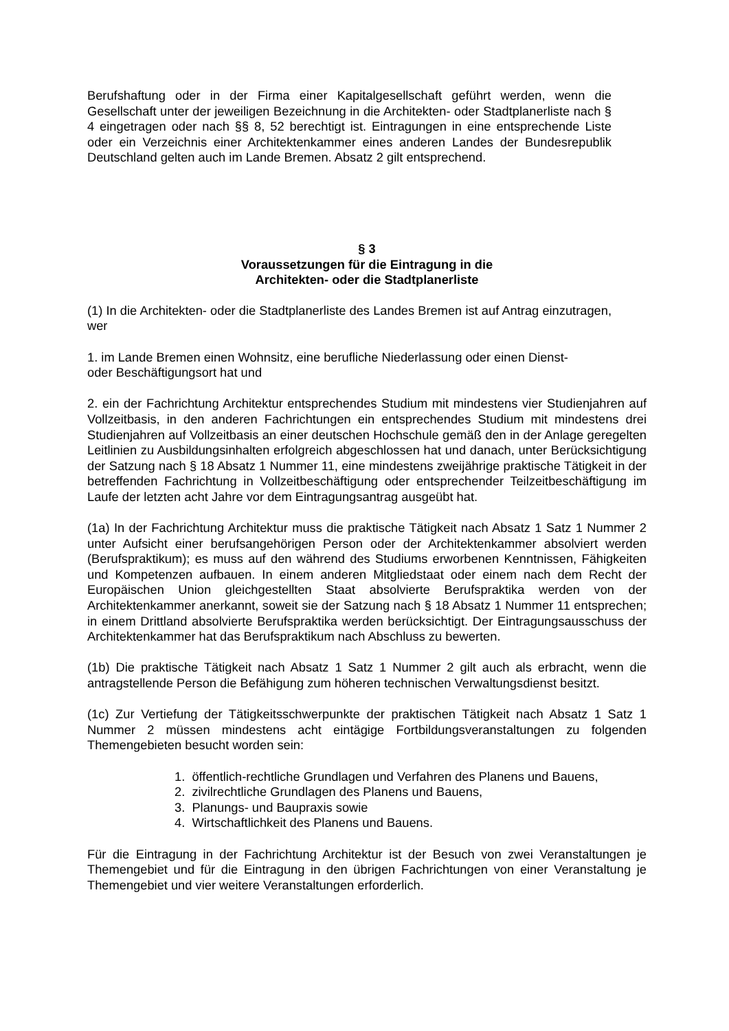Berufshaftung oder in der Firma einer Kapitalgesellschaft geführt werden, wenn die Gesellschaft unter der jeweiligen Bezeichnung in die Architekten- oder Stadtplanerliste nach § 4 eingetragen oder nach §§ 8, 52 berechtigt ist. Eintragungen in eine entsprechende Liste oder ein Verzeichnis einer Architektenkammer eines anderen Landes der Bundesrepublik Deutschland gelten auch im Lande Bremen. Absatz 2 gilt entsprechend.
§ 3
Voraussetzungen für die Eintragung in die
Architekten- oder die Stadtplanerliste
(1) In die Architekten- oder die Stadtplanerliste des Landes Bremen ist auf Antrag einzutragen, wer
1. im Lande Bremen einen Wohnsitz, eine berufliche Niederlassung oder einen Dienst-
oder Beschäftigungsort hat und
2. ein der Fachrichtung Architektur entsprechendes Studium mit mindestens vier Studienjahren auf Vollzeitbasis, in den anderen Fachrichtungen ein entsprechendes Studium mit mindestens drei Studienjahren auf Vollzeitbasis an einer deutschen Hochschule gemäß den in der Anlage geregelten Leitlinien zu Ausbildungsinhalten erfolgreich abgeschlossen hat und danach, unter Berücksichtigung der Satzung nach § 18 Absatz 1 Nummer 11, eine mindestens zweijährige praktische Tätigkeit in der betreffenden Fachrichtung in Vollzeitbeschäftigung oder entsprechender Teilzeitbeschäftigung im Laufe der letzten acht Jahre vor dem Eintragungsantrag ausgeübt hat.
(1a) In der Fachrichtung Architektur muss die praktische Tätigkeit nach Absatz 1 Satz 1 Nummer 2 unter Aufsicht einer berufsangehörigen Person oder der Architektenkammer absolviert werden (Berufspraktikum); es muss auf den während des Studiums erworbenen Kenntnissen, Fähigkeiten und Kompetenzen aufbauen. In einem anderen Mitgliedstaat oder einem nach dem Recht der Europäischen Union gleichgestellten Staat absolvierte Berufspraktika werden von der Architektenkammer anerkannt, soweit sie der Satzung nach § 18 Absatz 1 Nummer 11 entsprechen; in einem Drittland absolvierte Berufspraktika werden berücksichtigt. Der Eintragungsausschuss der Architektenkammer hat das Berufspraktikum nach Abschluss zu bewerten.
(1b) Die praktische Tätigkeit nach Absatz 1 Satz 1 Nummer 2 gilt auch als erbracht, wenn die antragstellende Person die Befähigung zum höheren technischen Verwaltungsdienst besitzt.
(1c) Zur Vertiefung der Tätigkeitsschwerpunkte der praktischen Tätigkeit nach Absatz 1 Satz 1 Nummer 2 müssen mindestens acht eintägige Fortbildungsveranstaltungen zu folgenden Themengebieten besucht worden sein:
1. öffentlich-rechtliche Grundlagen und Verfahren des Planens und Bauens,
2. zivilrechtliche Grundlagen des Planens und Bauens,
3. Planungs- und Baupraxis sowie
4. Wirtschaftlichkeit des Planens und Bauens.
Für die Eintragung in der Fachrichtung Architektur ist der Besuch von zwei Veranstaltungen je Themengebiet und für die Eintragung in den übrigen Fachrichtungen von einer Veranstaltung je Themengebiet und vier weitere Veranstaltungen erforderlich.